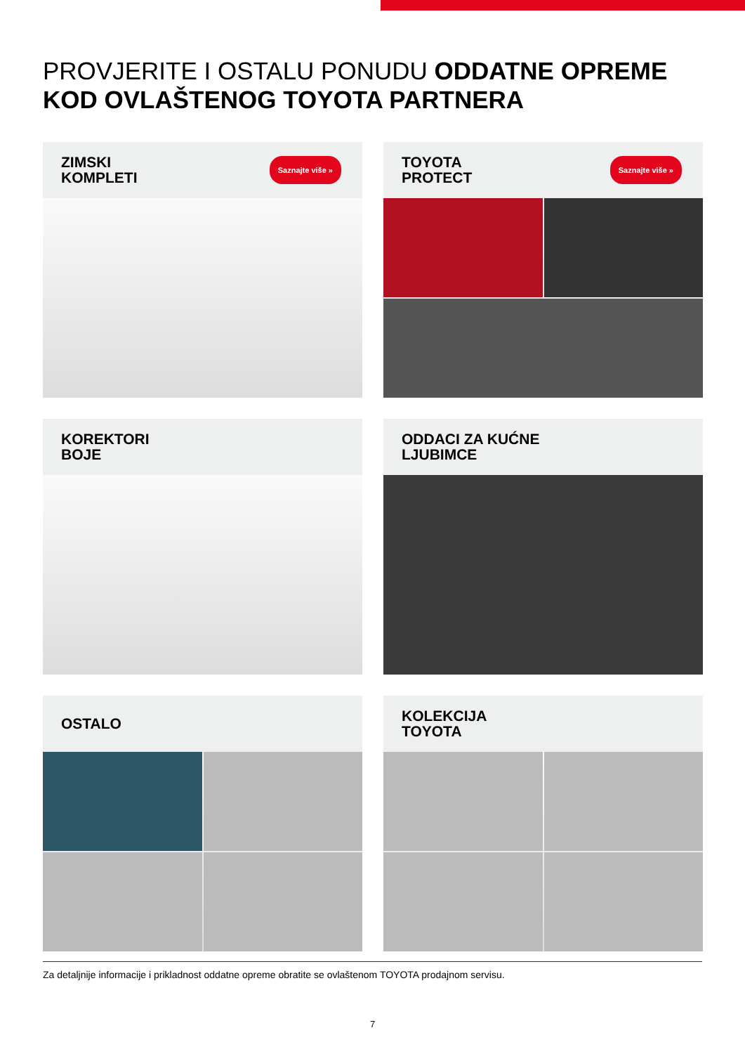PROVJERITE I OSTALU PONUDU ODDATNE OPREME
KOD OVLAŠTENOG TOYOTA PARTNERA
ZIMSKI
KOMPLETI Saznajte više »
TOYOTA
PROTECT Saznajte više »
KOREKTORI
BOJE
ODDACI ZA KUĆNE
LJUBIMCE
OSTALO
KOLEKCIJA
TOYOTA
Za detaljnije informacije i prikladnost oddatne opreme obratite se ovlaštenom TOYOTA prodajnom servisu.
7